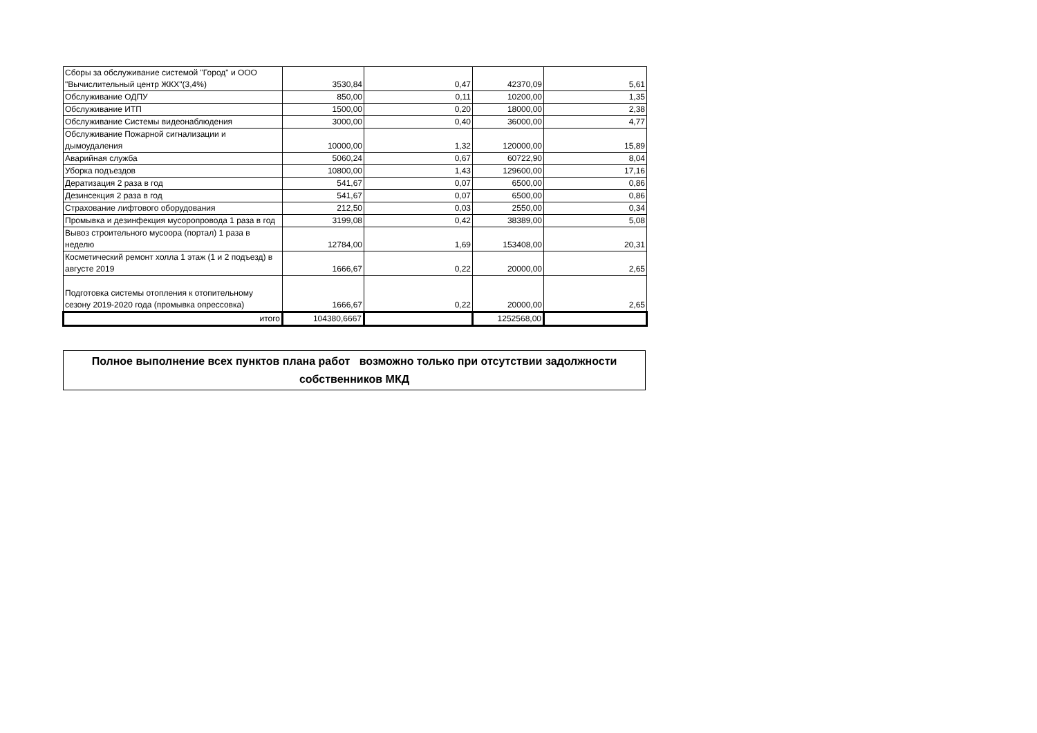| Сборы за обслуживание системой "Город" и ООО "Вычислительный центр ЖКХ"(3,4%) | 3530,84 | 0,47 | 42370,09 | 5,61 |
| Обслуживание ОДПУ | 850,00 | 0,11 | 10200,00 | 1,35 |
| Обслуживание ИТП | 1500,00 | 0,20 | 18000,00 | 2,38 |
| Обслуживание Системы видеонаблюдения | 3000,00 | 0,40 | 36000,00 | 4,77 |
| Обслуживание Пожарной сигнализации и дымоудаления | 10000,00 | 1,32 | 120000,00 | 15,89 |
| Аварийная служба | 5060,24 | 0,67 | 60722,90 | 8,04 |
| Уборка подъездов | 10800,00 | 1,43 | 129600,00 | 17,16 |
| Дератизация 2 раза в год | 541,67 | 0,07 | 6500,00 | 0,86 |
| Дезинсекция 2 раза в год | 541,67 | 0,07 | 6500,00 | 0,86 |
| Страхование лифтового оборудования | 212,50 | 0,03 | 2550,00 | 0,34 |
| Промывка и дезинфекция мусоропровода 1 раза в год | 3199,08 | 0,42 | 38389,00 | 5,08 |
| Вывоз строительного мусоора (портал) 1 раза в неделю | 12784,00 | 1,69 | 153408,00 | 20,31 |
| Косметический ремонт холла 1 этаж (1 и 2 подъезд) в августе 2019 | 1666,67 | 0,22 | 20000,00 | 2,65 |
| Подготовка системы отопления к отопительному сезону 2019-2020 года (промывка опрессовка) | 1666,67 | 0,22 | 20000,00 | 2,65 |
| итого | 104380,6667 | | 1252568,00 | |
Полное выполнение всех пунктов плана работ возможно только при отсутствии задолжности собственников МКД